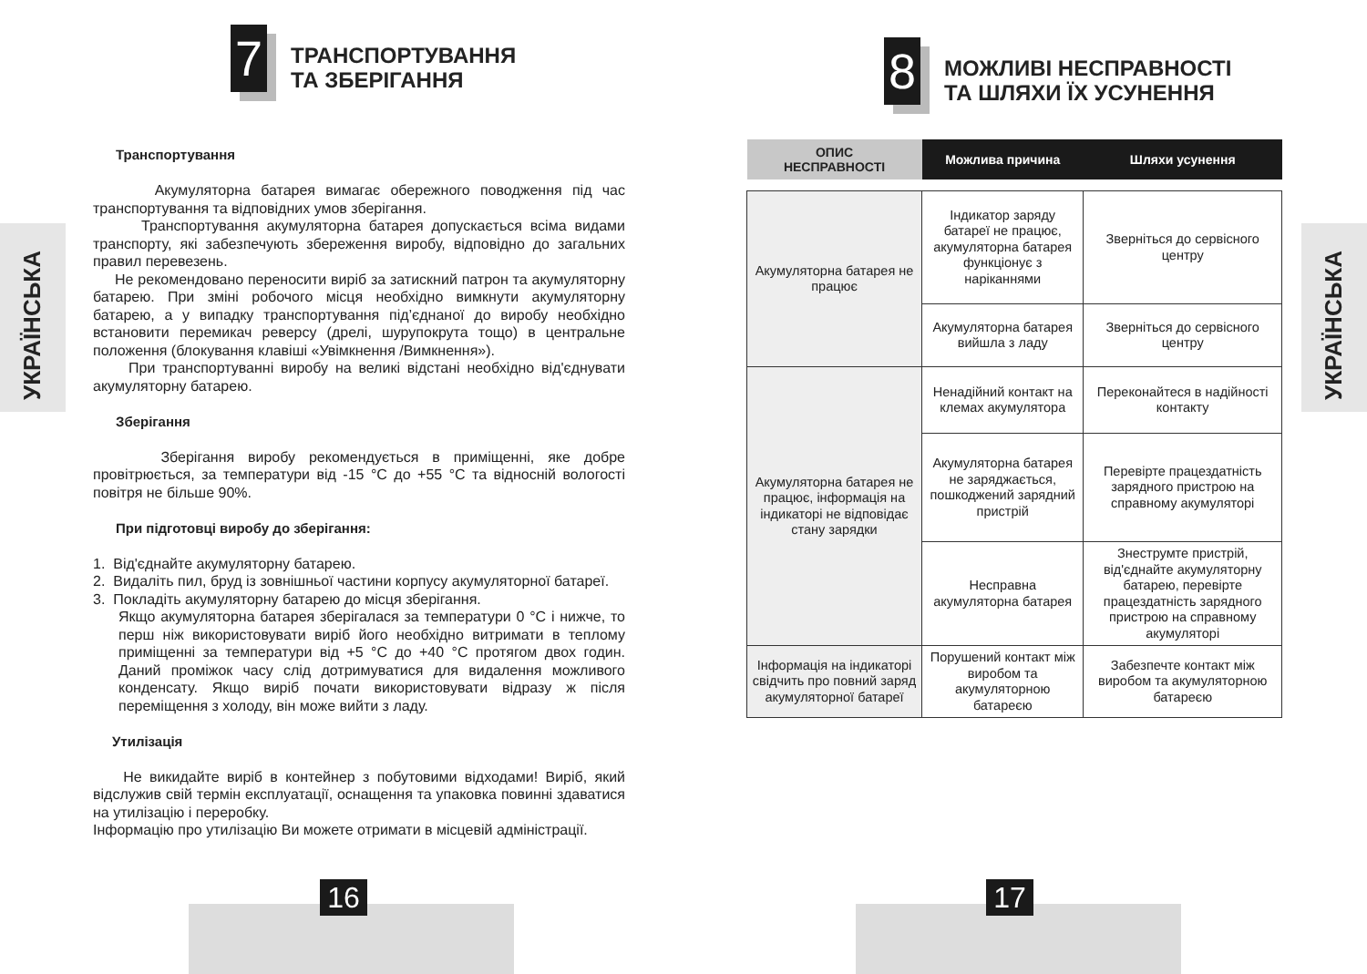УКРАЇНСЬКА
7
ТРАНСПОРТУВАННЯ
ТА ЗБЕРІГАННЯ
Транспортування
Акумуляторна батарея вимагає обережного поводження під час транспортування та відповідних умов зберігання.
Транспортування акумуляторна батарея допускається всіма видами транспорту, які забезпечують збереження виробу, відповідно до загальних правил перевезень.
Не рекомендовано переносити виріб за затискний патрон та акумуляторну батарею. При зміні робочого місця необхідно вимкнути акумуляторну батарею, а у випадку транспортування під’єднаної до виробу необхідно встановити перемикач реверсу (дрелі, шурупокрута тощо) в центральне положення (блокування клавіші «Увімкнення /Вимкнення»).
При транспортуванні виробу на великі відстані необхідно від'єднувати акумуляторну батарею.
Зберігання
Зберігання виробу рекомендується в приміщенні, яке добре провітрюється, за температури від -15 °C до +55 °C та відносній вологості повітря не більше 90%.
При підготовці виробу до зберігання:
1. Від'єднайте акумуляторну батарею.
2. Видаліть пил, бруд із зовнішньої частини корпусу акумуляторної батареї.
3. Покладіть акумуляторну батарею до місця зберігання.
Якщо акумуляторна батарея зберігалася за температури 0 °C і нижче, то перш ніж використовувати виріб його необхідно витримати в теплому приміщенні за температури від +5 °C до +40 °C протягом двох годин. Даний проміжок часу слід дотримуватися для видалення можливого конденсату. Якщо виріб почати використовувати відразу ж після переміщення з холоду, він може вийти з ладу.
Утилізація
Не викидайте виріб в контейнер з побутовими відходами! Виріб, який відслужив свій термін експлуатації, оснащення та упаковка повинні здаватися на утилізацію і переробку.
Інформацію про утилізацію Ви можете отримати в місцевій адміністрації.
16
УКРАЇНСЬКА
8
МОЖЛИВІ НЕСПРАВНОСТІ
ТА ШЛЯХИ ЇХ УСУНЕННЯ
| ОПИС НЕСПРАВНОСТІ | Можлива причина | Шляхи усунення |
| --- | --- | --- |
| Акумуляторна батарея не працює | Індикатор заряду батареї не працює, акумуляторна батарея функціонує з нарікaннями | Зверніться до сервісного центру |
| | Акумуляторна батарея вийшла з ладу | Зверніться до сервісного центру |
| Акумуляторна батарея не працює, інформація на індикаторі не відповідає стану зарядки | Ненадійний контакт на клемах акумулятора | Переконайтеся в надійності контакту |
| | Акумуляторна батарея не заряджається, пошкоджений зарядний пристрій | Перевірте працездатність зарядного пристрою на справному акумуляторі |
| | Несправна акумуляторна батарея | Знеструмте пристрій, від'єднайте акумуляторну батарею, перевірте працездатність зарядного пристрою на справному акумуляторі |
| Інформація на індикаторі свідчить про повний заряд акумуляторної батареї | Порушений контакт між виробом та акумуляторною батареєю | Забезпечте контакт між виробом та акумуляторною батареєю |
17